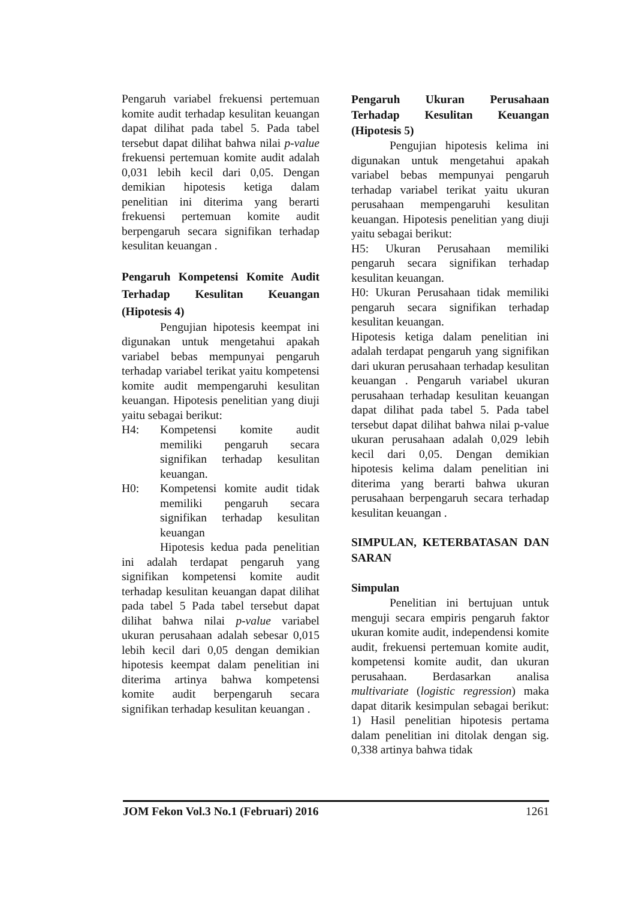Pengaruh variabel frekuensi pertemuan komite audit terhadap kesulitan keuangan dapat dilihat pada tabel 5. Pada tabel tersebut dapat dilihat bahwa nilai p-value frekuensi pertemuan komite audit adalah 0,031 lebih kecil dari 0,05. Dengan demikian hipotesis ketiga dalam penelitian ini diterima yang berarti frekuensi pertemuan komite audit berpengaruh secara signifikan terhadap kesulitan keuangan .
Pengaruh Kompetensi Komite Audit Terhadap Kesulitan Keuangan (Hipotesis 4)
Pengujian hipotesis keempat ini digunakan untuk mengetahui apakah variabel bebas mempunyai pengaruh terhadap variabel terikat yaitu kompetensi komite audit mempengaruhi kesulitan keuangan. Hipotesis penelitian yang diuji yaitu sebagai berikut:
H4: Kompetensi komite audit memiliki pengaruh secara signifikan terhadap kesulitan keuangan.
H0: Kompetensi komite audit tidak memiliki pengaruh secara signifikan terhadap kesulitan keuangan
Hipotesis kedua pada penelitian ini adalah terdapat pengaruh yang signifikan kompetensi komite audit terhadap kesulitan keuangan dapat dilihat pada tabel 5 Pada tabel tersebut dapat dilihat bahwa nilai p-value variabel ukuran perusahaan adalah sebesar 0,015 lebih kecil dari 0,05 dengan demikian hipotesis keempat dalam penelitian ini diterima artinya bahwa kompetensi komite audit berpengaruh secara signifikan terhadap kesulitan keuangan .
Pengaruh Ukuran Perusahaan Terhadap Kesulitan Keuangan (Hipotesis 5)
Pengujian hipotesis kelima ini digunakan untuk mengetahui apakah variabel bebas mempunyai pengaruh terhadap variabel terikat yaitu ukuran perusahaan mempengaruhi kesulitan keuangan. Hipotesis penelitian yang diuji yaitu sebagai berikut:
H5: Ukuran Perusahaan memiliki pengaruh secara signifikan terhadap kesulitan keuangan.
H0: Ukuran Perusahaan tidak memiliki pengaruh secara signifikan terhadap kesulitan keuangan.
Hipotesis ketiga dalam penelitian ini adalah terdapat pengaruh yang signifikan dari ukuran perusahaan terhadap kesulitan keuangan . Pengaruh variabel ukuran perusahaan terhadap kesulitan keuangan dapat dilihat pada tabel 5. Pada tabel tersebut dapat dilihat bahwa nilai p-value ukuran perusahaan adalah 0,029 lebih kecil dari 0,05. Dengan demikian hipotesis kelima dalam penelitian ini diterima yang berarti bahwa ukuran perusahaan berpengaruh secara terhadap kesulitan keuangan .
SIMPULAN, KETERBATASAN DAN SARAN
Simpulan
Penelitian ini bertujuan untuk menguji secara empiris pengaruh faktor ukuran komite audit, independensi komite audit, frekuensi pertemuan komite audit, kompetensi komite audit, dan ukuran perusahaan. Berdasarkan analisa multivariate (logistic regression) maka dapat ditarik kesimpulan sebagai berikut: 1) Hasil penelitian hipotesis pertama dalam penelitian ini ditolak dengan sig. 0,338 artinya bahwa tidak
JOM Fekon Vol.3 No.1 (Februari) 2016 1261